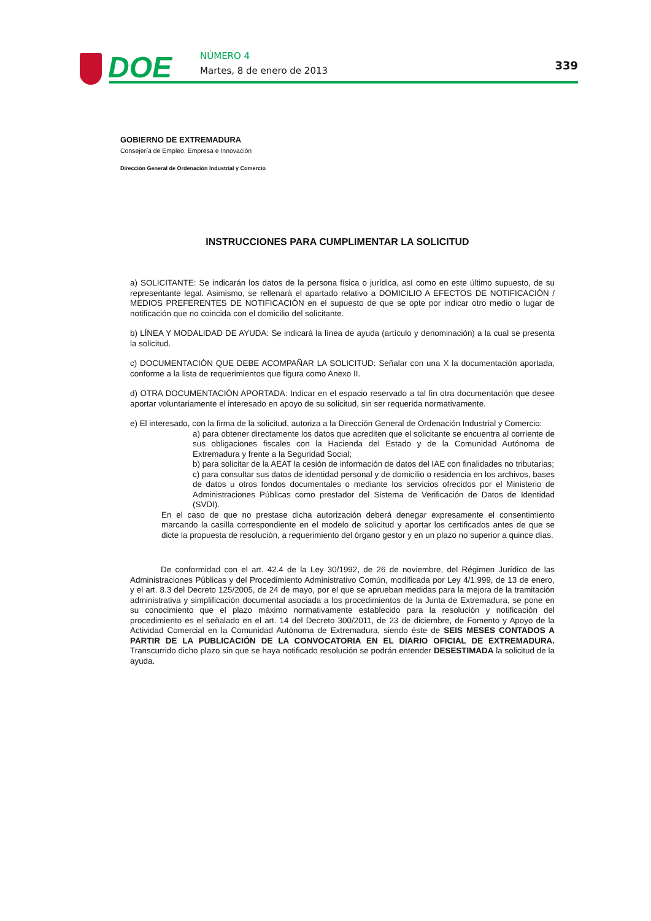DOE NÚMERO 4
Martes, 8 de enero de 2013 339
GOBIERNO DE EXTREMADURA
Consejería de Empleo, Empresa e Innovación
Dirección General de Ordenación Industrial y Comercio
INSTRUCCIONES PARA CUMPLIMENTAR LA SOLICITUD
a) SOLICITANTE: Se indicarán los datos de la persona física o jurídica, así como en este último supuesto, de su representante legal. Asimismo, se rellenará el apartado relativo a DOMICILIO A EFECTOS DE NOTIFICACIÓN / MEDIOS PREFERENTES DE NOTIFICACIÓN en el supuesto de que se opte por indicar otro medio o lugar de notificación que no coincida con el domicilio del solicitante.
b) LÍNEA Y MODALIDAD DE AYUDA: Se indicará la línea de ayuda (artículo y denominación) a la cual se presenta la solicitud.
c) DOCUMENTACIÓN QUE DEBE ACOMPAÑAR LA SOLICITUD: Señalar con una X la documentación aportada, conforme a la lista de requerimientos que figura como Anexo II.
d) OTRA DOCUMENTACIÓN APORTADA: Indicar en el espacio reservado a tal fin otra documentación que desee aportar voluntariamente el interesado en apoyo de su solicitud, sin ser requerida normativamente.
e) El interesado, con la firma de la solicitud, autoriza a la Dirección General de Ordenación Industrial y Comercio:
a) para obtener directamente los datos que acrediten que el solicitante se encuentra al corriente de sus obligaciones fiscales con la Hacienda del Estado y de la Comunidad Autónoma de Extremadura y frente a la Seguridad Social;
b) para solicitar de la AEAT la cesión de información de datos del IAE con finalidades no tributarias;
c) para consultar sus datos de identidad personal y de domicilio o residencia en los archivos, bases de datos u otros fondos documentales o mediante los servicios ofrecidos por el Ministerio de Administraciones Públicas como prestador del Sistema de Verificación de Datos de Identidad (SVDI).
En el caso de que no prestase dicha autorización deberá denegar expresamente el consentimiento marcando la casilla correspondiente en el modelo de solicitud y aportar los certificados antes de que se dicte la propuesta de resolución, a requerimiento del órgano gestor y en un plazo no superior a quince días.
De conformidad con el art. 42.4 de la Ley 30/1992, de 26 de noviembre, del Régimen Jurídico de las Administraciones Públicas y del Procedimiento Administrativo Común, modificada por Ley 4/1.999, de 13 de enero, y el art. 8.3 del Decreto 125/2005, de 24 de mayo, por el que se aprueban medidas para la mejora de la tramitación administrativa y simplificación documental asociada a los procedimientos de la Junta de Extremadura, se pone en su conocimiento que el plazo máximo normativamente establecido para la resolución y notificación del procedimiento es el señalado en el art. 14 del Decreto 300/2011, de 23 de diciembre, de Fomento y Apoyo de la Actividad Comercial en la Comunidad Autónoma de Extremadura, siendo éste de SEIS MESES CONTADOS A PARTIR DE LA PUBLICACIÓN DE LA CONVOCATORIA EN EL DIARIO OFICIAL DE EXTREMADURA. Transcurrido dicho plazo sin que se haya notificado resolución se podrán entender DESESTIMADA la solicitud de la ayuda.